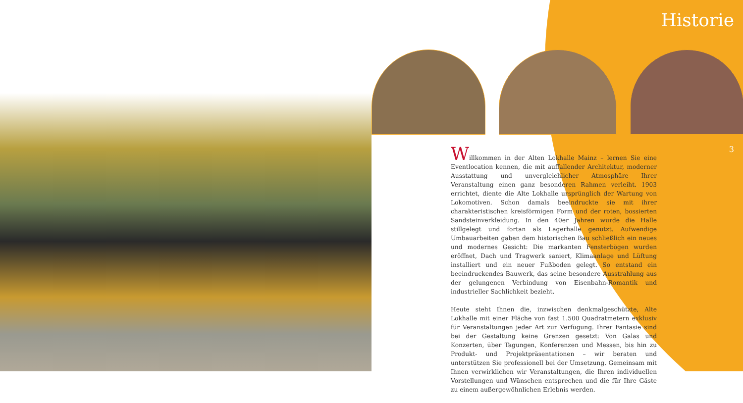Historie
3
Willkommen in der Alten Lokhalle Mainz – lernen Sie eine Eventlocation kennen, die mit auffallender Architektur, moderner Ausstattung und unvergleichlicher Atmosphäre Ihrer Veranstaltung einen ganz besonderen Rahmen verleiht. 1903 errichtet, diente die Alte Lokhalle ursprünglich der Wartung von Lokomotiven. Schon damals beeindruckte sie mit ihrer charakteristischen kreisförmigen Form und der roten, bossierten Sandsteinverkleidung. In den 40er Jahren wurde die Halle stillgelegt und fortan als Lagerhalle genutzt. Aufwendige Umbauarbeiten gaben dem historischen Bau schließlich ein neues und modernes Gesicht: Die markanten Fensterbögen wurden eröffnet, Dach und Tragwerk saniert, Klimaanlage und Lüftung installiert und ein neuer Fußboden gelegt. So entstand ein beeindruckendes Bauwerk, das seine besondere Ausstrahlung aus der gelungenen Verbindung von Eisenbahn-Romantik und industrieller Sachlichkeit bezieht.
Heute steht Ihnen die, inzwischen denkmalgeschützte, Alte Lokhalle mit einer Fläche von fast 1.500 Quadratmetern exklusiv für Veranstaltungen jeder Art zur Verfügung. Ihrer Fantasie sind bei der Gestaltung keine Grenzen gesetzt: Von Galas und Konzerten, über Tagungen, Konferenzen und Messen, bis hin zu Produkt- und Projektpräsentationen – wir beraten und unterstützen Sie professionell bei der Umsetzung. Gemeinsam mit Ihnen verwirklichen wir Veranstaltungen, die Ihren individuellen Vorstellungen und Wünschen entsprechen und die für Ihre Gäste zu einem außergewöhnlichen Erlebnis werden.